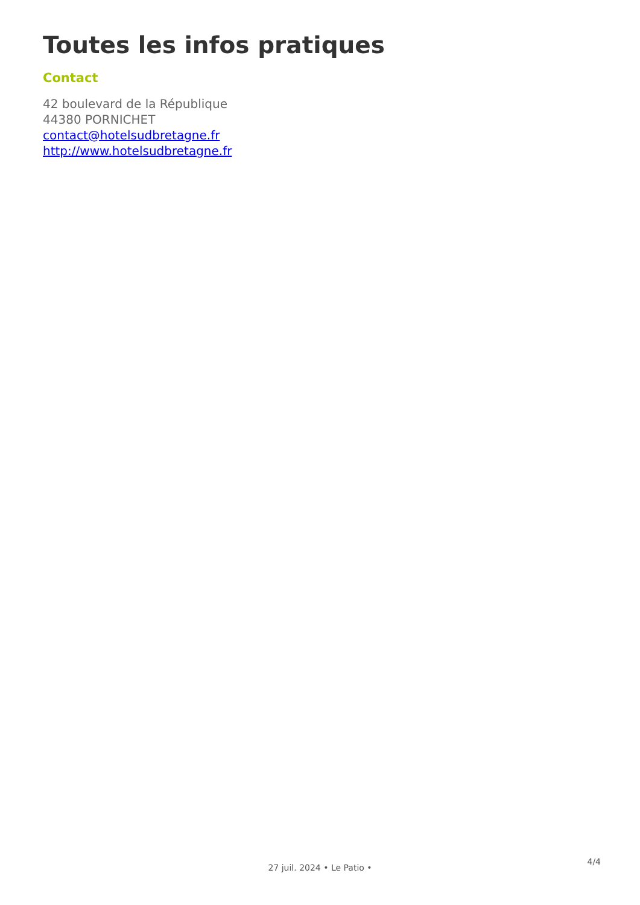Toutes les infos pratiques
Contact
42 boulevard de la République
44380 PORNICHET
contact@hotelsudbretagne.fr
http://www.hotelsudbretagne.fr
4/4
27 juil. 2024 • Le Patio •